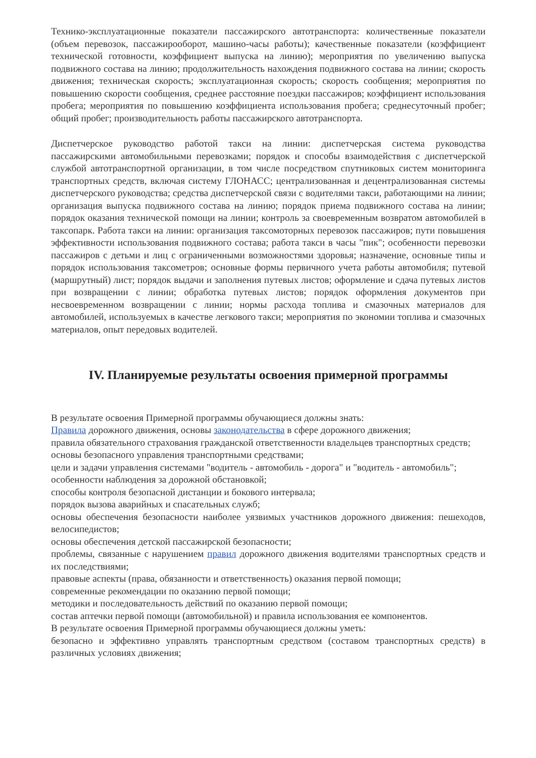Технико-эксплуатационные показатели пассажирского автотранспорта: количественные показатели (объем перевозок, пассажирооборот, машино-часы работы); качественные показатели (коэффициент технической готовности, коэффициент выпуска на линию); мероприятия по увеличению выпуска подвижного состава на линию; продолжительность нахождения подвижного состава на линии; скорость движения; техническая скорость; эксплуатационная скорость; скорость сообщения; мероприятия по повышению скорости сообщения, среднее расстояние поездки пассажиров; коэффициент использования пробега; мероприятия по повышению коэффициента использования пробега; среднесуточный пробег; общий пробег; производительность работы пассажирского автотранспорта.
Диспетчерское руководство работой такси на линии: диспетчерская система руководства пассажирскими автомобильными перевозками; порядок и способы взаимодействия с диспетчерской службой автотранспортной организации, в том числе посредством спутниковых систем мониторинга транспортных средств, включая систему ГЛОНАСС; централизованная и децентрализованная системы диспетчерского руководства; средства диспетчерской связи с водителями такси, работающими на линии; организация выпуска подвижного состава на линию; порядок приема подвижного состава на линии; порядок оказания технической помощи на линии; контроль за своевременным возвратом автомобилей в таксопарк. Работа такси на линии: организация таксомоторных перевозок пассажиров; пути повышения эффективности использования подвижного состава; работа такси в часы "пик"; особенности перевозки пассажиров с детьми и лиц с ограниченными возможностями здоровья; назначение, основные типы и порядок использования таксометров; основные формы первичного учета работы автомобиля; путевой (маршрутный) лист; порядок выдачи и заполнения путевых листов; оформление и сдача путевых листов при возвращении с линии; обработка путевых листов; порядок оформления документов при несвоевременном возвращении с линии; нормы расхода топлива и смазочных материалов для автомобилей, используемых в качестве легкового такси; мероприятия по экономии топлива и смазочных материалов, опыт передовых водителей.
IV. Планируемые результаты освоения примерной программы
В результате освоения Примерной программы обучающиеся должны знать:
Правила дорожного движения, основы законодательства в сфере дорожного движения;
правила обязательного страхования гражданской ответственности владельцев транспортных средств;
основы безопасного управления транспортными средствами;
цели и задачи управления системами "водитель - автомобиль - дорога" и "водитель - автомобиль";
особенности наблюдения за дорожной обстановкой;
способы контроля безопасной дистанции и бокового интервала;
порядок вызова аварийных и спасательных служб;
основы обеспечения безопасности наиболее уязвимых участников дорожного движения: пешеходов, велосипедистов;
основы обеспечения детской пассажирской безопасности;
проблемы, связанные с нарушением правил дорожного движения водителями транспортных средств и их последствиями;
правовые аспекты (права, обязанности и ответственность) оказания первой помощи;
современные рекомендации по оказанию первой помощи;
методики и последовательность действий по оказанию первой помощи;
состав аптечки первой помощи (автомобильной) и правила использования ее компонентов.
В результате освоения Примерной программы обучающиеся должны уметь:
безопасно и эффективно управлять транспортным средством (составом транспортных средств) в различных условиях движения;